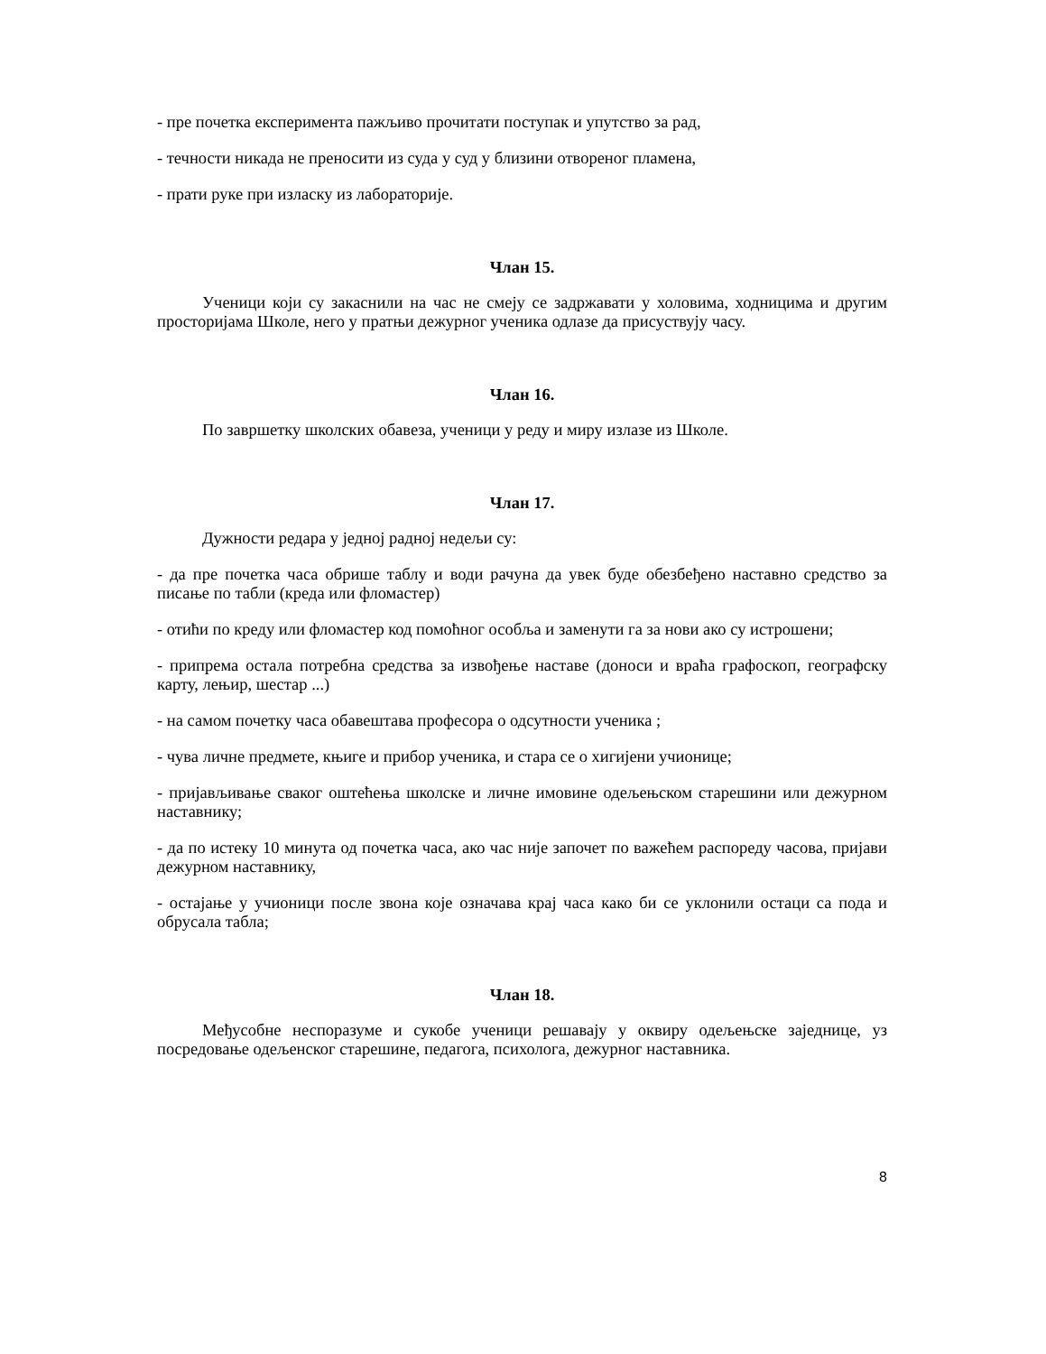- пре почетка експеримента пажљиво прочитати поступак и упутство за рад,
- течности никада не преносити из суда у суд у близини отвореног пламена,
- прати руке при изласку из лабораторије.
Члан 15.
Ученици који су закаснили на час не смеју се задржавати у холовима, ходницима и другим просторијама Школе, него у пратњи дежурног ученика одлазе да присуствују часу.
Члан 16.
По завршетку школских обавеза, ученици у реду и миру излазе из Школе.
Члан 17.
Дужности редара у једној радној недељи су:
- да пре почетка часа обрише таблу и води рачуна да увек буде обезбеђено наставно средство за писање по табли (креда или фломастер)
- отићи по креду или фломастер код помоћног особља и заменути га за нови ако су истрошени;
- припрема остала потребна средства за извођење наставе (доноси и враћа графоскоп, географску карту, лењир, шестар ...)
- на самом почетку часа обавештава професора о одсутности ученика ;
- чува личне предмете, књиге и прибор ученика, и стара се о хигијени учионице;
- пријављивање сваког оштећења школске и личне имовине одељењском старешини или дежурном наставнику;
- да по истеку 10 минута од почетка часа, ако час није започет по важећем распореду часова, пријави дежурном наставнику,
- остајање у учионици после звона које означава крај часа како би се уклонили остаци са пода и обрусала табла;
Члан 18.
Међусобне неспоразуме и сукобе ученици решавају у оквиру одељењске заједнице, уз посредовање одељенског старешине, педагога, психолога, дежурног наставника.
8